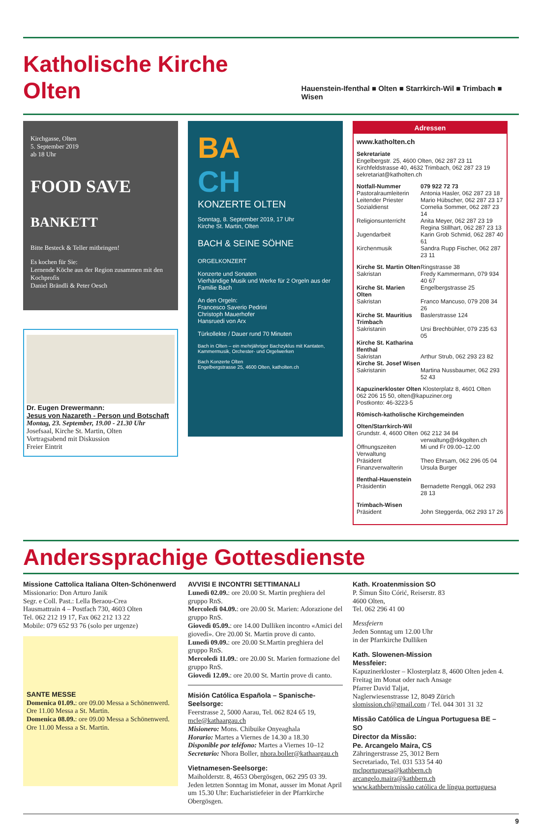Katholische Kirche Olten
Hauenstein-Ifenthal ■ Olten ■ Starrkirch-Wil ■ Trimbach ■ Wisen
Kirchgasse, Olten
5. September 2019
ab 18 Uhr
FOOD SAVE
BANKETT
Bitte Besteck & Teller mitbringen!
Es kochen für Sie:
Lernende Köche aus der Region zusammen mit den Kochprofis
Daniel Brändli & Peter Oesch
Dr. Eugen Drewermann:
Jesus von Nazareth - Person und Botschaft
Montag, 23. September, 19.00 - 21.30 Uhr
Josefsaal, Kirche St. Martin, Olten
Vortragsabend mit Diskussion
Freier Eintrit
BA
CH
KONZERTE OLTEN
Sonntag, 8. September 2019, 17 Uhr
Kirche St. Martin, Olten
BACH & SEINE SÖHNE
ORGELKONZERT
Konzerte und Sonaten
Vierhändige Musik und Werke für 2 Orgeln aus der Familie Bach
An den Orgeln:
Francesco Saverio Pedrini
Christoph Mauerhofer
Hansruedi von Arx
Türkollekte / Dauer rund 70 Minuten
Bach in Olten – ein mehrjähriger Bachzyklus mit Kantaten, Kammermusik, Orchester- und Orgelwerken
Bach Konzerte Olten
Engelbergstrasse 25, 4600 Olten, katholten.ch
Adressen
www.katholten.ch
Sekretariate
Engelbergstr. 25, 4600 Olten, 062 287 23 11
Kirchfeldstrasse 40, 4632 Trimbach, 062 287 23 19
sekretariat@katholten.ch
Notfall-Nummer 079 922 72 73 Pastoralraumleiterin Antonia Hasler, 062 287 23 18 Leitender Priester Mario Hübscher, 062 287 23 17 Sozialdienst Cornelia Sommer, 062 287 23 14 Religionsunterricht Anita Meyer, 062 287 23 19 Regina Stillhart, 062 287 23 13 Jugendarbeit Karin Grob Schmid, 062 287 40 61 Kirchenmusik Sandra Rupp Fischer, 062 287 23 11
Kirche St. Martin Olten Ringstrasse 38 Sakristan Fredy Kammermann, 079 934 40 67 Kirche St. Marien Olten Engelbergstrasse 25 Sakristan Franco Mancuso, 079 208 34 26 Kirche St. Mauritius Trimbach Baslerstrasse 124 Sakristanin Ursi Brechbühler, 079 235 63 05 Kirche St. Katharina Ifenthal Sakristan Arthur Strub, 062 293 23 82 Kirche St. Josef Wisen Sakristanin Martina Nussbaumer, 062 293 52 43
Kapuzinerkloster Olten Klosterplatz 8, 4601 Olten
062 206 15 50, olten@kapuziner.org
Postkonto: 46-3223-5
Römisch-katholische Kirchgemeinden
Olten/Starrkirch-Wil Grundstr. 4, 4600 Olten 062 212 34 84
verwaltung@rkkgolten.ch Öffnungszeiten Verwaltung Mi und Fr 09.00–12.00 Präsident Theo Ehrsam, 062 296 05 04 Finanzverwalterin Ursula Burger
Ifenthal-Hauenstein Präsidentin Bernadette Renggli, 062 293 28 13
Trimbach-Wisen Präsident John Steggerda, 062 293 17 26
Anderssprachige Gottesdienste
Missione Cattolica Italiana Olten-Schönenwerd
Missionario: Don Arturo Janik
Segr. e Coll. Past.: Lella Beraou-Crea
Hausmattrain 4 – Postfach 730, 4603 Olten
Tel. 062 212 19 17, Fax 062 212 13 22
Mobile: 079 652 93 76 (solo per urgenze)
SANTE MESSE
Domenica 01.09.: ore 09.00 Messa a Schönenwerd. Ore 11.00 Messa a St. Martin.
Domenica 08.09.: ore 09.00 Messa a Schönenwerd. Ore 11.00 Messa a St. Martin.
AVVISI E INCONTRI SETTIMANALI
Lunedì 02.09.: ore 20.00 St. Martin preghiera del gruppo RnS.
Mercoledì 04.09.: ore 20.00 St. Marien: Adorazione del gruppo RnS.
Giovedì 05.09.: ore 14.00 Dulliken incontro «Amici del giovedì». Ore 20.00 St. Martin prove di canto.
Lunedì 09.09.: ore 20.00 St.Martin preghiera del gruppo RnS.
Mercoledì 11.09.: ore 20.00 St. Marien formazione del gruppo RnS.
Giovedì 12.09.: ore 20.00 St. Martin prove di canto.
Misión Católica Española – Spanische-Seelsorge:
Feerstrasse 2, 5000 Aarau, Tel. 062 824 65 19, mcle@kathaargau.ch
Misionero: Mons. Chibuike Onyeaghala
Horario: Martes a Viernes de 14.30 a 18.30
Disponible por teléfono: Martes a Viernes 10–12
Secretario: Nhora Boller, nhora.boller@kathaargau.ch
Vietnamesen-Seelsorge:
Maiholderstr. 8, 4653 Obergösgen, 062 295 03 39. Jeden letzten Sonntag im Monat, ausser im Monat April um 15.30 Uhr: Eucharistiefeier in der Pfarrkirche Obergösgen.
Kath. Kroatenmission SO
P. Šimun Šito Córić, Reiserstr. 83
4600 Olten,
Tel. 062 296 41 00
Messfeiern
Jeden Sonntag um 12.00 Uhr
in der Pfarrkirche Dulliken
Kath. Slowenen-Mission
Messfeier:
Kapuzinerkloster – Klosterplatz 8, 4600 Olten jeden 4. Freitag im Monat oder nach Ansage
Pfarrer David Taljat,
Naglerwiesenstrasse 12, 8049 Zürich
slomission.ch@gmail.com / Tel. 044 301 31 32
Missão Católica de Língua Portuguesa BE – SO
Director da Missão:
Pe. Arcangelo Maira, CS
Zähringerstrasse 25, 3012 Bern
Secretariado, Tel. 031 533 54 40
mclportuguesa@kathbern.ch
arcangelo.maira@kathbern.ch
www.kathbern/missão católica de língua portuguesa
9